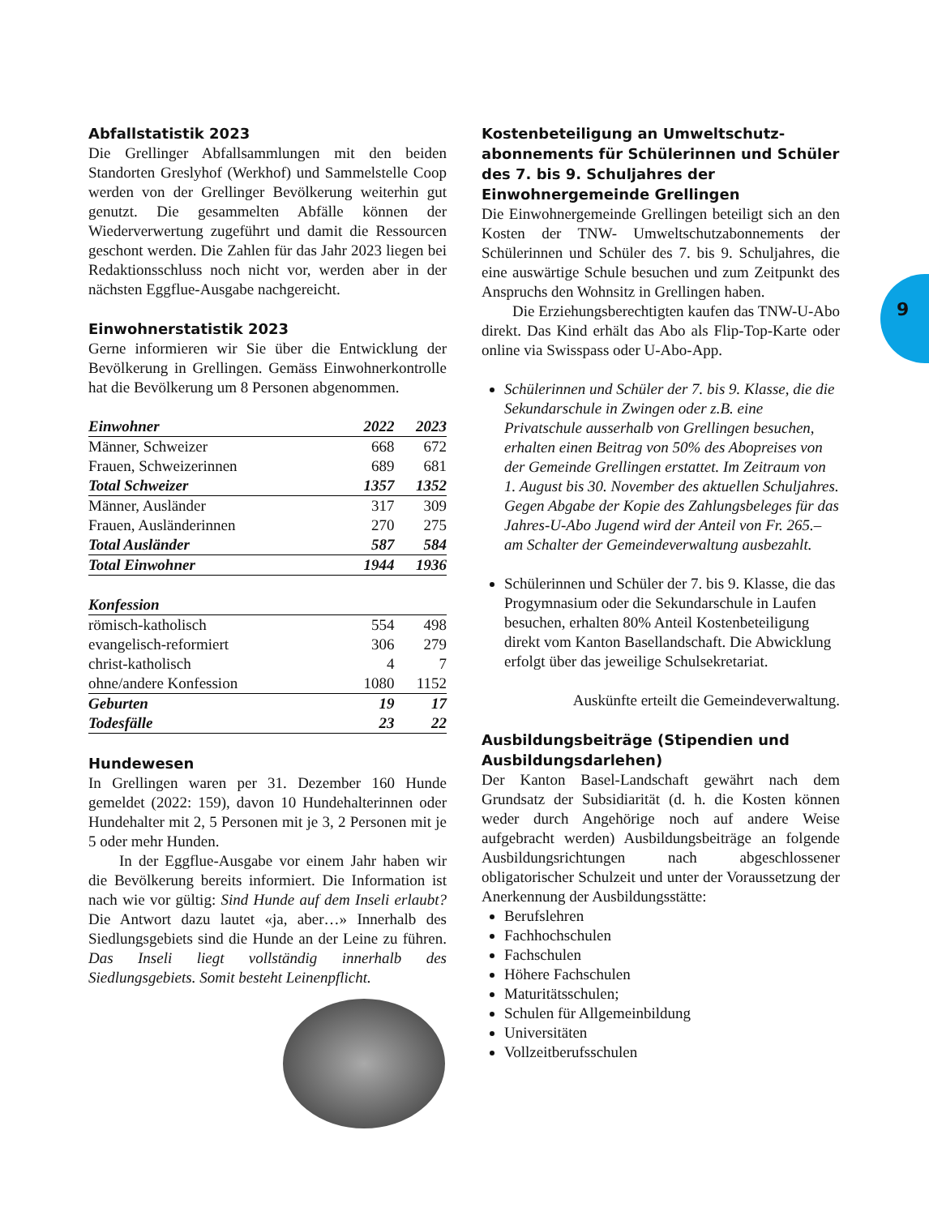9
Abfallstatistik 2023
Die Grellinger Abfallsammlungen mit den beiden Standorten Greslyhof (Werkhof) und Sammelstelle Coop werden von der Grellinger Bevölkerung weiterhin gut genutzt. Die gesammelten Abfälle können der Wiederverwertung zugeführt und damit die Ressourcen geschont werden. Die Zahlen für das Jahr 2023 liegen bei Redaktionsschluss noch nicht vor, werden aber in der nächsten Eggflue-Ausgabe nachgereicht.
Einwohnerstatistik 2023
Gerne informieren wir Sie über die Entwicklung der Bevölkerung in Grellingen. Gemäss Einwohnerkontrolle hat die Bevölkerung um 8 Personen abgenommen.
| Einwohner | 2022 | 2023 |
| --- | --- | --- |
| Männer, Schweizer | 668 | 672 |
| Frauen, Schweizerinnen | 689 | 681 |
| Total Schweizer | 1357 | 1352 |
| Männer, Ausländer | 317 | 309 |
| Frauen, Ausländerinnen | 270 | 275 |
| Total Ausländer | 587 | 584 |
| Total Einwohner | 1944 | 1936 |
| Konfession | | |
| römisch-katholisch | 554 | 498 |
| evangelisch-reformiert | 306 | 279 |
| christ-katholisch | 4 | 7 |
| ohne/andere Konfession | 1080 | 1152 |
| Geburten | 19 | 17 |
| Todesfälle | 23 | 22 |
Hundewesen
In Grellingen waren per 31. Dezember 160 Hunde gemeldet (2022: 159), davon 10 Hundehalterinnen oder Hundehalter mit 2, 5 Personen mit je 3, 2 Personen mit je 5 oder mehr Hunden.
In der Eggflue-Ausgabe vor einem Jahr haben wir die Bevölkerung bereits informiert. Die Information ist nach wie vor gültig: Sind Hunde auf dem Inseli erlaubt? Die Antwort dazu lautet «ja, aber…» Innerhalb des Siedlungsgebiets sind die Hunde an der Leine zu führen. Das Inseli liegt vollständig innerhalb des Siedlungsgebiets. Somit besteht Leinenpflicht.
Kostenbeteiligung an Umweltschutz­abonnements für Schülerinnen und Schüler des 7. bis 9. Schuljahres der Einwohnergemeinde Grellingen
Die Einwohnergemeinde Grellingen beteiligt sich an den Kosten der TNW- Umweltschutzabonnements der Schülerinnen und Schüler des 7. bis 9. Schuljahres, die eine auswärtige Schule besuchen und zum Zeitpunkt des Anspruchs den Wohnsitz in Grellingen haben.
Die Erziehungsberechtigten kaufen das TNW-U-Abo direkt. Das Kind erhält das Abo als Flip-Top-Karte oder online via Swisspass oder U-Abo-App.
Schülerinnen und Schüler der 7. bis 9. Klasse, die die Sekundarschule in Zwingen oder z.B. eine Privatschule ausserhalb von Grellingen besuchen, erhalten einen Beitrag von 50% des Abopreises von der Gemeinde Grellingen erstattet. Im Zeitraum von 1. August bis 30. November des aktuellen Schuljahres. Gegen Abgabe der Kopie des Zahlungsbeleges für das Jahres-U-Abo Jugend wird der Anteil von Fr. 265.– am Schalter der Gemeindeverwaltung ausbezahlt.
Schülerinnen und Schüler der 7. bis 9. Klasse, die das Progymnasium oder die Sekundarschule in Laufen besuchen, erhalten 80% Anteil Kostenbeteiligung direkt vom Kanton Baselland­schaft. Die Abwicklung erfolgt über das jeweilige Schulsekretariat.
Auskünfte erteilt die Gemeindeverwaltung.
Ausbildungsbeiträge (Stipendien und Ausbildungsdarlehen)
Der Kanton Basel-Landschaft gewährt nach dem Grundsatz der Subsidiarität (d. h. die Kosten können weder durch Angehörige noch auf andere Weise aufgebracht werden) Ausbildungsbeiträge an folgende Ausbildungsrichtungen nach abgeschlossener obligatorischer Schulzeit und unter der Voraussetzung der Anerkennung der Ausbildungsstätte:
Berufslehren
Fachhochschulen
Fachschulen
Höhere Fachschulen
Maturitätsschulen;
Schulen für Allgemeinbildung
Universitäten
Vollzeitberufsschulen